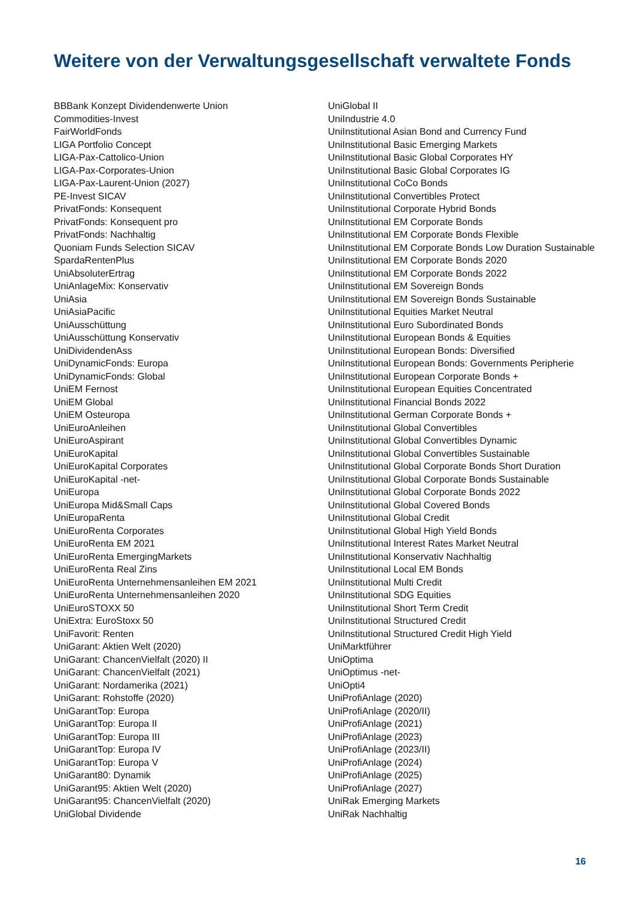Weitere von der Verwaltungsgesellschaft verwaltete Fonds
BBBank Konzept Dividendenwerte Union
Commodities-Invest
FairWorldFonds
LIGA Portfolio Concept
LIGA-Pax-Cattolico-Union
LIGA-Pax-Corporates-Union
LIGA-Pax-Laurent-Union (2027)
PE-Invest SICAV
PrivatFonds: Konsequent
PrivatFonds: Konsequent pro
PrivatFonds: Nachhaltig
Quoniam Funds Selection SICAV
SpardaRentenPlus
UniAbsoluterErtrag
UniAnlageMix: Konservativ
UniAsia
UniAsiaPacific
UniAusschüttung
UniAusschüttung Konservativ
UniDividendenAss
UniDynamicFonds: Europa
UniDynamicFonds: Global
UniEM Fernost
UniEM Global
UniEM Osteuropa
UniEuroAnleihen
UniEuroAspirant
UniEuroKapital
UniEuroKapital Corporates
UniEuroKapital -net-
UniEuropa
UniEuropa Mid&Small Caps
UniEuropaRenta
UniEuroRenta Corporates
UniEuroRenta EM 2021
UniEuroRenta EmergingMarkets
UniEuroRenta Real Zins
UniEuroRenta Unternehmensanleihen EM 2021
UniEuroRenta Unternehmensanleihen 2020
UniEuroSTOXX 50
UniExtra: EuroStoxx 50
UniFavorit: Renten
UniGarant: Aktien Welt (2020)
UniGarant: ChancenVielfalt (2020) II
UniGarant: ChancenVielfalt (2021)
UniGarant: Nordamerika (2021)
UniGarant: Rohstoffe (2020)
UniGarantTop: Europa
UniGarantTop: Europa II
UniGarantTop: Europa III
UniGarantTop: Europa IV
UniGarantTop: Europa V
UniGarant80: Dynamik
UniGarant95: Aktien Welt (2020)
UniGarant95: ChancenVielfalt (2020)
UniGlobal Dividende
UniGlobal II
UniIndustrie 4.0
UniInstitutional Asian Bond and Currency Fund
UniInstitutional Basic Emerging Markets
UniInstitutional Basic Global Corporates HY
UniInstitutional Basic Global Corporates IG
UniInstitutional CoCo Bonds
UniInstitutional Convertibles Protect
UniInstitutional Corporate Hybrid Bonds
UniInstitutional EM Corporate Bonds
UniInstitutional EM Corporate Bonds Flexible
UniInstitutional EM Corporate Bonds Low Duration Sustainable
UniInstitutional EM Corporate Bonds 2020
UniInstitutional EM Corporate Bonds 2022
UniInstitutional EM Sovereign Bonds
UniInstitutional EM Sovereign Bonds Sustainable
UniInstitutional Equities Market Neutral
UniInstitutional Euro Subordinated Bonds
UniInstitutional European Bonds & Equities
UniInstitutional European Bonds: Diversified
UniInstitutional European Bonds: Governments Peripherie
UniInstitutional European Corporate Bonds +
UniInstitutional European Equities Concentrated
UniInstitutional Financial Bonds 2022
UniInstitutional German Corporate Bonds +
UniInstitutional Global Convertibles
UniInstitutional Global Convertibles Dynamic
UniInstitutional Global Convertibles Sustainable
UniInstitutional Global Corporate Bonds Short Duration
UniInstitutional Global Corporate Bonds Sustainable
UniInstitutional Global Corporate Bonds 2022
UniInstitutional Global Covered Bonds
UniInstitutional Global Credit
UniInstitutional Global High Yield Bonds
UniInstitutional Interest Rates Market Neutral
UniInstitutional Konservativ Nachhaltig
UniInstitutional Local EM Bonds
UniInstitutional Multi Credit
UniInstitutional SDG Equities
UniInstitutional Short Term Credit
UniInstitutional Structured Credit
UniInstitutional Structured Credit High Yield
UniMarktführer
UniOptima
UniOptimus -net-
UniOpti4
UniProfiAnlage (2020)
UniProfiAnlage (2020/II)
UniProfiAnlage (2021)
UniProfiAnlage (2023)
UniProfiAnlage (2023/II)
UniProfiAnlage (2024)
UniProfiAnlage (2025)
UniProfiAnlage (2027)
UniRak Emerging Markets
UniRak Nachhaltig
16